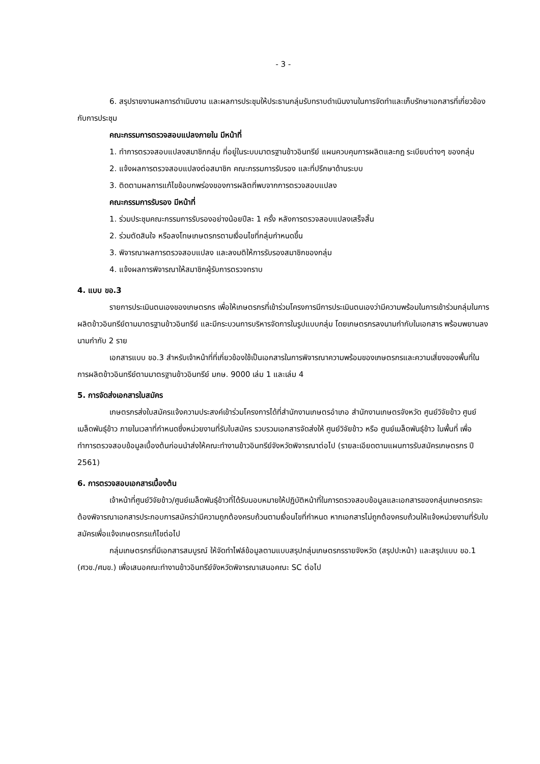- 3 -
6. สรุปรายงานผลการดำเนินงาน และผลการประชุมให้ประธานกลุ่มรับทราบดำเนินงานในการจัดทำและเก็บรักษาเอกสารที่เกี่ยวข้องกับการประชุม
คณะกรรมการตรวจสอบแปลงภายใน มีหน้าที่
1. ทำการตรวจสอบแปลงสมาชิกกลุ่ม ที่อยู่ในระบบมาตรฐานข้าวอินทรีย์ แผนควบคุมการผลิตและกฎ ระเบียบต่างๆ ของกลุ่ม
2. แจ้งผลการตรวจสอบแปลงต่อสมาชิก คณะกรรมการรับรอง และที่ปรึกษาด้านระบบ
3. ติดตามผลการแก้ไขข้อบกพร่องของการผลิตที่พบจากการตรวจสอบแปลง
คณะกรรมการรับรอง มีหน้าที่
1. ร่วมประชุมคณะกรรมการรับรองอย่างน้อยปีละ 1 ครั้ง หลังการตรวจสอบแปลงเสร็จสิ้น
2. ร่วมตัดสินใจ หรือลงโทษเกษตรกรตามเงื่อนไขที่กลุ่มกำหนดขึ้น
3. พิจารณาผลการตรวจสอบแปลง และลงมติให้การรับรองสมาชิกของกลุ่ม
4. แจ้งผลการพิจารณาให้สมาชิกผู้รับการตรวจทราบ
4. แบบ ขอ.3
รายการประเมินตนเองของเกษตรกร เพื่อให้เกษตรกรที่เข้าร่วมโครงการมีการประเมินตนเองว่ามีความพร้อมในการเข้าร่วมกลุ่มในการผลิตข้าวอินทรีย์ตามมาตรฐานข้าวอินทรีย์ และมีกระบวนการบริหารจัดการในรูปแบบกลุ่ม โดยเกษตรกรลงนามกำกับในเอกสาร พร้อมพยานลงนามกำกับ 2 ราย
เอกสารแบบ ขอ.3 สำหรับเจ้าหน้าที่ที่เกี่ยวข้องใช้เป็นเอกสารในการพิจารณาความพร้อมของเกษตรกรและความเสี่ยงของพื้นที่ในการผลิตข้าวอินทรีย์ตามมาตรฐานข้าวอินทรีย์ มกษ. 9000 เล่ม 1 และเล่ม 4
5. การจัดส่งเอกสารใบสมัคร
เกษตรกรส่งใบสมัครแจ้งความประสงค์เข้าร่วมโครงการได้ที่สำนักงานเกษตรอำเภอ สำนักงานเกษตรจังหวัด ศูนย์วิจัยข้าว ศูนย์เมล็ดพันธุ์ข้าว ภายในเวลาที่กำหนดซึ่งหน่วยงานที่รับใบสมัคร รวบรวมเอกสารจัดส่งให้ ศูนย์วิจัยข้าว หรือ ศูนย์เมล็ดพันธุ์ข้าว ในพื้นที่ เพื่อทำการตรวจสอบข้อมูลเบื้องต้นก่อนนำส่งให้คณะทำงานข้าวอินทรีย์จังหวัดพิจารณาต่อไป (รายละเอียดตามแผนการรับสมัครเกษตรกร ปี 2561)
6. การตรวจสอบเอกสารเบื้องต้น
เจ้าหน้าที่ศูนย์วิจัยข้าว/ศูนย์เมล็ดพันธุ์ข้าวที่ได้รับมอบหมายให้ปฏิบัติหน้าที่ในการตรวจสอบข้อมูลและเอกสารของกลุ่มเกษตรกรจะต้องพิจารณาเอกสารประกอบการสมัครว่ามีความถูกต้องครบถ้วนตามเงื่อนไขที่กำหนด หากเอกสารไม่ถูกต้องครบถ้วนให้แจ้งหน่วยงานที่รับใบสมัครเพื่อแจ้งเกษตรกรแก้ไขต่อไป
กลุ่มเกษตรกรที่มีเอกสารสมบูรณ์ ให้จัดทำไฟล์ข้อมูลตามแบบสรุปกลุ่มเกษตรกรรายจังหวัด (สรุปปะหน้า) และสรุปแบบ ขอ.1 (ศวข./ศมข.) เพื่อเสนอคณะทำงานข้าวอินทรีย์จังหวัดพิจารณาเสนอคณะ SC ต่อไป